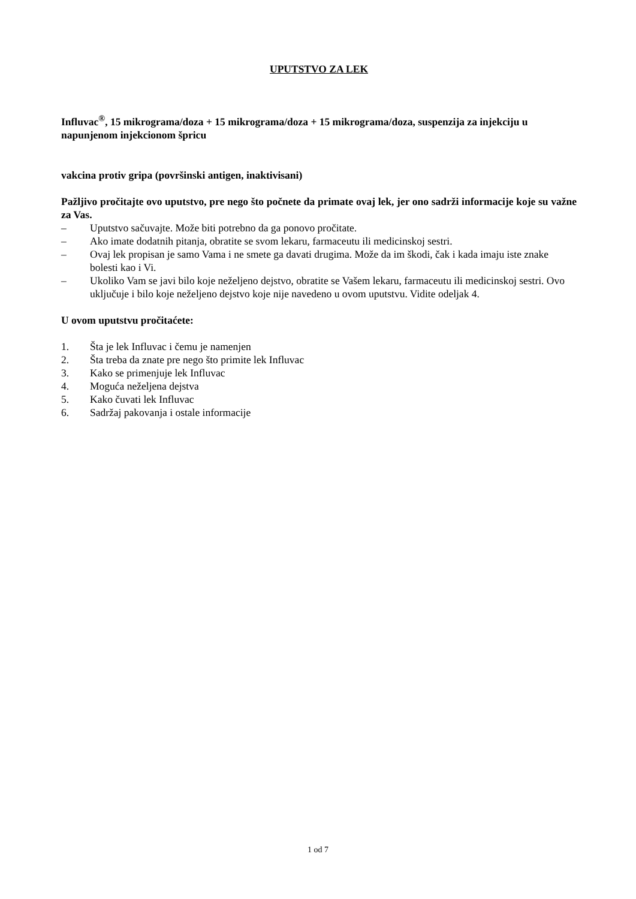UPUTSTVO ZA LEK
Influvac<sup>®</sup>, 15 mikrograma/doza + 15 mikrograma/doza + 15 mikrograma/doza, suspenzija za injekciju u napunjenom injekcionom špricu
vakcina protiv gripa (površinski antigen, inaktivisani)
Pažljivo pročitajte ovo uputstvo, pre nego što počnete da primate ovaj lek, jer ono sadrži informacije koje su važne za Vas.
– Uputstvo sačuvajte. Može biti potrebno da ga ponovo pročitate.
– Ako imate dodatnih pitanja, obratite se svom lekaru, farmaceutu ili medicinskoj sestri.
– Ovaj lek propisan je samo Vama i ne smete ga davati drugima. Može da im škodi, čak i kada imaju iste znake bolesti kao i Vi.
– Ukoliko Vam se javi bilo koje neželjeno dejstvo, obratite se Vašem lekaru, farmaceutu ili medicinskoj sestri. Ovo uključuje i bilo koje neželjeno dejstvo koje nije navedeno u ovom uputstvu. Vidite odeljak 4.
U ovom uputstvu pročitaćete:
1. Šta je lek Influvac i čemu je namenjen
2. Šta treba da znate pre nego što primite lek Influvac
3. Kako se primenjuje lek Influvac
4. Moguća neželjena dejstva
5. Kako čuvati lek Influvac
6. Sadržaj pakovanja i ostale informacije
1 od 7